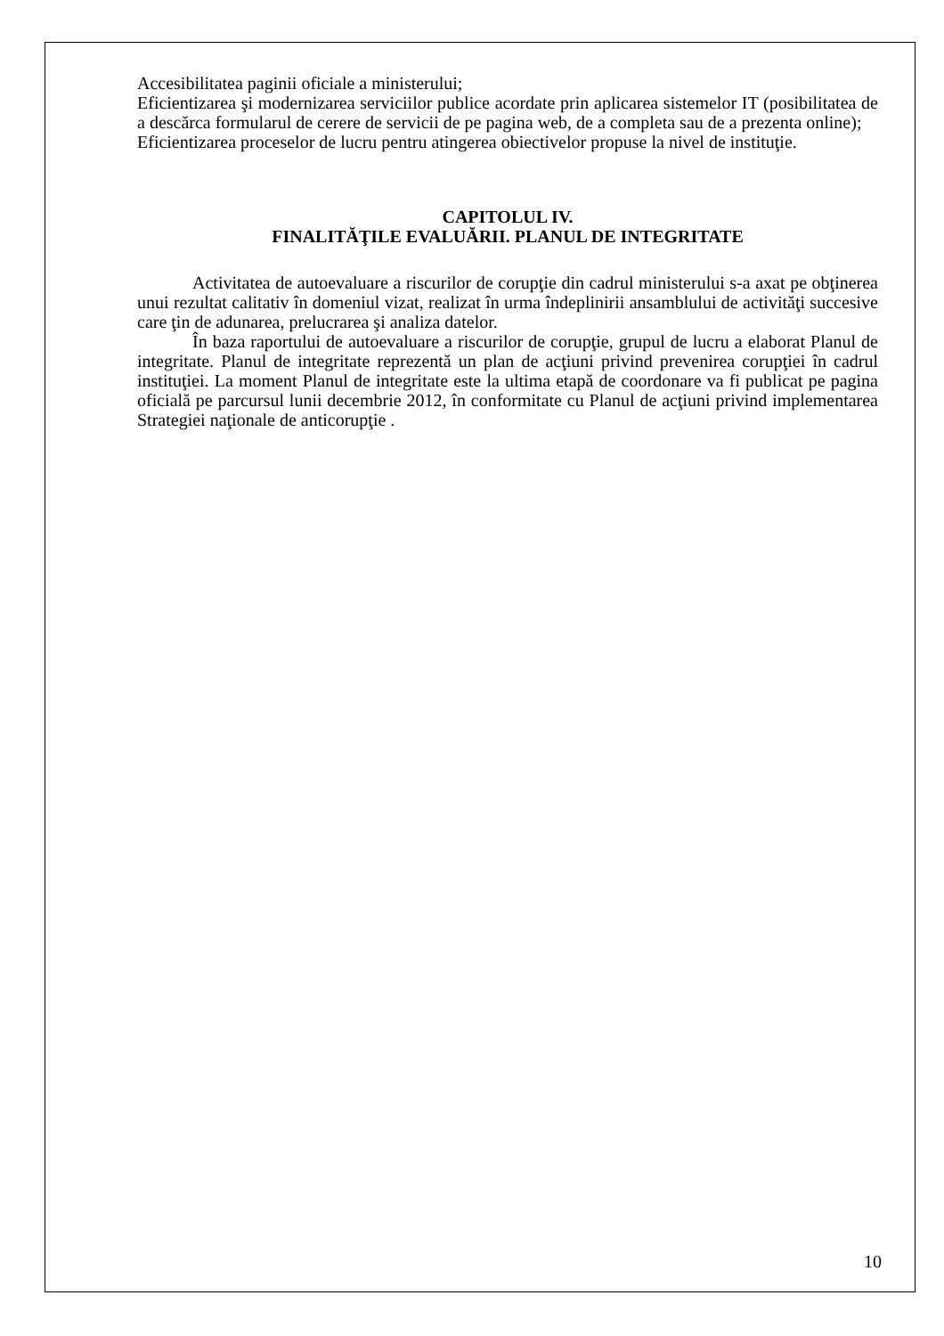Accesibilitatea paginii oficiale a ministerului;
Eficientizarea şi modernizarea serviciilor publice acordate prin aplicarea sistemelor IT (posibilitatea de a descărca formularul de cerere de servicii de pe pagina web, de a completa sau de a prezenta online);
Eficientizarea proceselor de lucru pentru atingerea obiectivelor propuse la nivel de instituţie.
CAPITOLUL IV.
FINALITĂŢILE EVALUĂRII. PLANUL DE INTEGRITATE
Activitatea de autoevaluare a riscurilor de corupţie din cadrul ministerului s-a axat pe obţinerea unui rezultat calitativ în domeniul vizat, realizat în urma îndeplinirii ansamblului de activităţi succesive care ţin de adunarea, prelucrarea şi analiza datelor.
În baza raportului de autoevaluare a riscurilor de corupţie, grupul de lucru a elaborat Planul de integritate. Planul de integritate reprezentă un plan de acţiuni privind prevenirea corupţiei în cadrul instituţiei. La moment Planul de integritate este la ultima etapă de coordonare va fi publicat pe pagina oficială pe parcursul lunii decembrie 2012, în conformitate cu Planul de acţiuni privind implementarea Strategiei naţionale de anticorupţie .
10